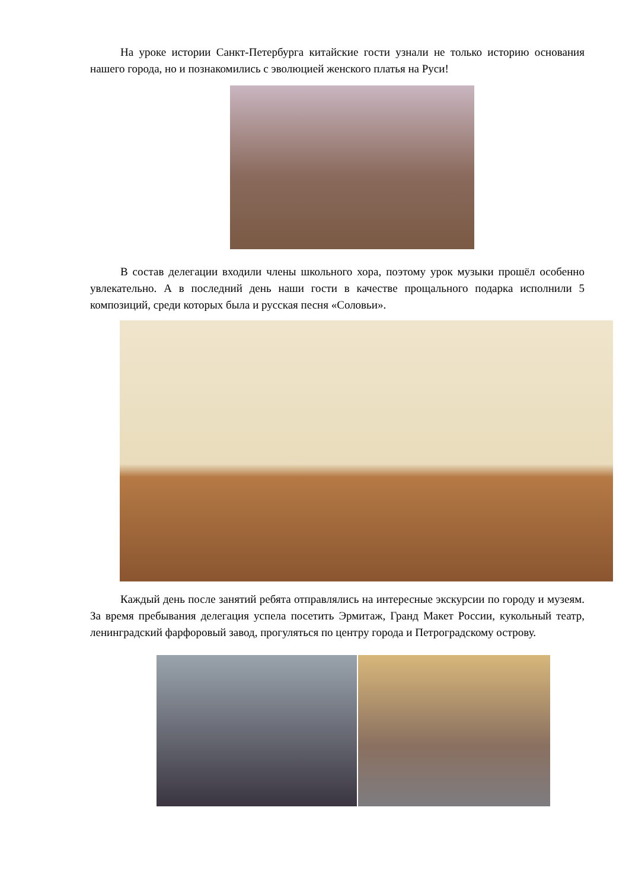На уроке истории Санкт-Петербурга китайские гости узнали не только историю основания нашего города, но и познакомились с эволюцией женского платья на Руси!
В состав делегации входили члены школьного хора, поэтому урок музыки прошёл особенно увлекательно. А в последний день наши гости в качестве прощального подарка исполнили 5 композиций, среди которых была и русская песня «Соловьи».
Каждый день после занятий ребята отправлялись на интересные экскурсии по городу и музеям. За время пребывания делегация успела посетить Эрмитаж, Гранд Макет России, кукольный театр, ленинградский фарфоровый завод, прогуляться по центру города и Петроградскому острову.